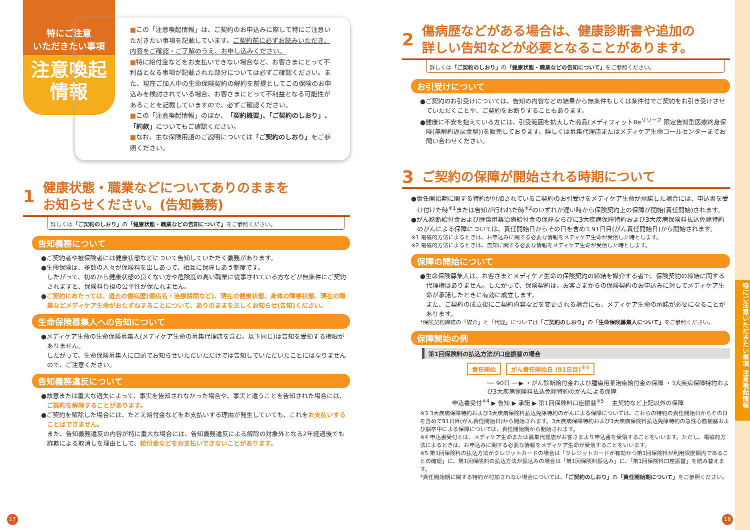特にご注意
いただきたい事項
注意喚起
情報
■この「注意喚起情報」は、ご契約のお申込みに際して特にご注意いただきたい事項を記載しています。ご契約前に必ずお読みいただき、内容をご確認・ご了解のうえ、お申し込みください。
■特に給付金などをお支払いできない場合など、お客さまにとって不利益となる事項が記載された部分については必ずご確認ください。また、現在ご加入中の生命保険契約の解約を前提としてこの保険のお申込みを検討されている場合、お客さまにとって不利益となる可能性があることを記載していますので、必ずご確認ください。
■この「注意喚起情報」のほか、「契約概要」、「ご契約のしおり」、「約款」についてもご確認ください。
■なお、主な保険用語のご説明については「ご契約のしおり」をご参照ください。
1 健康状態・職業などについてありのままを
お知らせください。(告知義務)
詳しくは「ご契約のしおり」の「健康状態・職業などの告知について」をご参照ください。
告知義務について
●ご契約者や被保険者には健康状態などについて告知していただく義務があります。
●生命保険は、多数の人々が保険料を出しあって、相互に保障しあう制度です。
したがって、初めから健康状態の良くない方や危険度の高い職業に従事されている方などが無条件にご契約されますと、保険料負担の公平性が保たれません。
●ご契約にあたっては、過去の傷病歴(傷病名・治療期間など)、現在の健康状態、身体の障害状態、現在の職業などメディケア生命がおたずねすることについて、ありのままを正しくお知らせ(告知)ください。
生命保険募集人への告知について
●メディケア生命の生命保険募集人(メディケア生命の募集代理店を含む。以下同じ)は告知を受領する権限がありません。
したがって、生命保険募集人に口頭でお知らせいただいただけでは告知していただいたことにはなりませんので、ご注意ください。
告知義務違反について
●故意または重大な過失によって、事実を告知されなかった場合や、事実と違うことを告知された場合には、ご契約を解除することがあります。
●ご契約を解除した場合には、たとえ給付金などをお支払いする理由が発生していても、これをお支払いすることはできません。
また、告知義務違反の内容が特に重大な場合には、告知義務違反による解除の対象外となる2年経過後でも詐欺による取消しを理由として、給付金などをお支払いできないことがあります。
17
2 傷病歴などがある場合は、健康診断書や追加の
詳しい告知などが必要となることがあります。
詳しくは「ご契約のしおり」の「健康状態・職業などの告知について」をご参照ください。
お引受けについて
●ご契約のお引受けについては、告知の内容などの結果から無条件もしくは条件付でご契約をお引き受けさせていただくことや、ご契約をお断りすることもあります。
●健康に不安を抱えている方には、引受範囲を拡大した商品(メディフィットRe<sup>リリーフ</sup> 限定告知型医療終身保険(無解約返戻金型))を販売しております。詳しくは募集代理店またはメディケア生命コールセンターまでお問い合わせください。
3 ご契約の保障が開始される時期について
●責任開始期に関する特約が付加されているご契約のお引受けをメディケア生命が承諾した場合には、申込書を受け付けた時<sup>※1</sup>または告知が行われた時<sup>※2</sup>のいずれか遅い時から保険契約上の保障が開始(責任開始)されます。
●がん診断給付金および腫瘍用薬治療給付金の保障ならびに3大疾病保障特約および3大疾病保険料払込免除特約のがんによる保障については、責任開始日からその日を含めて91日目(がん責任開始日)から開始されます。
※1 電磁的方法によるときは、お申込みに関する必要な情報をメディケア生命が受信した時とします。
※2 電磁的方法によるときは、告知に関する必要な情報をメディケア生命が受信した時とします。
保障の開始について
●生命保険募集人は、お客さまとメディケア生命の保険契約の締結を媒介する者で、保険契約の締結に関する代理権はありません。したがって、保険契約は、お客さまからの保険契約のお申込みに対してメディケア生命が承諾したときに有効に成立します。
また、ご契約の成立後にご契約内容などを変更される場合にも、メディケア生命の承諾が必要になることがあります。
*保険契約締結の「媒介」と「代理」については「ご契約のしおり」の「生命保険募集人について」をご参照ください。
保障開始の例
第1回保険料の払込方法が口座振替の場合
責任開始 がん責任開始日 (91日目)<sup>※3</sup>
── 90日 ──▶ ・がん診断給付金および腫瘍用薬治療給付金の保障 ・3大疾病保障特約および3大疾病保険料払込免除特約のがんによる保障
申込書受付<sup>※4</sup> ▶ 告知 ▶ 承諾 ▶ 第1回保険料口座振替<sup>※5</sup> 　主契約など上記以外の保障
※3 3大疾病保障特約および3大疾病保険料払込免除特約のがんによる保障については、これらの特約の責任開始日からその日を含めて91日目(がん責任開始日)から開始されます。3大疾病保障特約および3大疾病保険料払込免除特約の急性心筋梗塞および脳卒中による保障については、責任開始期から開始されます。
※4 申込書受付とは、メディケア生命または募集代理店がお客さまより申込書を受領することをいいます。ただし、電磁的方法によるときは、お申込みに関する必要な情報をメディケア生命が受信することをいいます。
※5 第1回保険料の払込方法がクレジットカードの場合は「クレジットカードが有効かつ第1回保険料が利用限度額内であることの確認」に、第1回保険料の払込方法が振込みの場合は「第1回保険料振込み」に、「第1回保険料口座振替」を読み替えます。
*責任開始期に関する特約が付加されない場合については、「ご契約のしおり」の「責任開始期について」をご参照ください。
18
特にご注意いただきたい事項 注意喚起情報